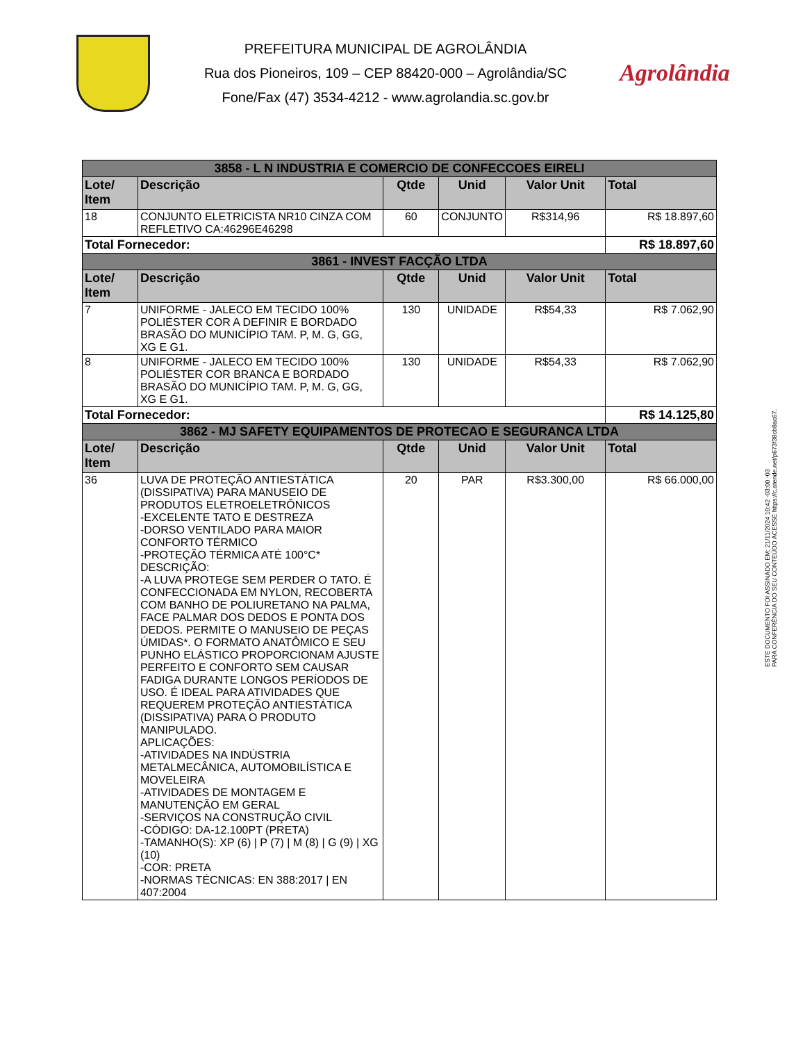PREFEITURA MUNICIPAL DE AGROLÂNDIA
Rua dos Pioneiros, 109 – CEP 88420-000 – Agrolândia/SC
Fone/Fax (47) 3534-4212 - www.agrolandia.sc.gov.br
Agrolândia
| 3858 - L N INDUSTRIA E COMERCIO DE CONFECCOES EIRELI | | | | | |
| --- | --- | --- | --- | --- | --- |
| Lote/ Item | Descrição | Qtde | Unid | Valor Unit | Total |
| 18 | CONJUNTO ELETRICISTA NR10 CINZA COM REFLETIVO CA:46296E46298 | 60 | CONJUNTO | R$314,96 | R$ 18.897,60 |
| Total Fornecedor: | | | | | R$ 18.897,60 |
| 3861 - INVEST FACÇÃO LTDA | | | | | |
| Lote/ Item | Descrição | Qtde | Unid | Valor Unit | Total |
| 7 | UNIFORME - JALECO EM TECIDO 100% POLIÉSTER COR A DEFINIR E BORDADO BRASÃO DO MUNICÍPIO TAM. P, M. G, GG, XG E G1. | 130 | UNIDADE | R$54,33 | R$ 7.062,90 |
| 8 | UNIFORME - JALECO EM TECIDO 100% POLIÉSTER COR BRANCA E BORDADO BRASÃO DO MUNICÍPIO TAM. P, M. G, GG, XG E G1. | 130 | UNIDADE | R$54,33 | R$ 7.062,90 |
| Total Fornecedor: | | | | | R$ 14.125,80 |
| 3862 - MJ SAFETY EQUIPAMENTOS DE PROTECAO E SEGURANCA LTDA | | | | | |
| Lote/ Item | Descrição | Qtde | Unid | Valor Unit | Total |
| 36 | LUVA DE PROTEÇÃO ANTIESTÁTICA (DISSIPATIVA) PARA MANUSEIO DE PRODUTOS ELETROELETRÔNICOS -EXCELENTE TATO E DESTREZA -DORSO VENTILADO PARA MAIOR CONFORTO TÉRMICO -PROTEÇÃO TÉRMICA ATÉ 100°C* DESCRIÇÃO: -A LUVA PROTEGE SEM PERDER O TATO. É CONFECCIONADA EM NYLON, RECOBERTA COM BANHO DE POLIURETANO NA PALMA, FACE PALMAR DOS DEDOS E PONTA DOS DEDOS. PERMITE O MANUSEIO DE PEÇAS ÚMIDAS*. O FORMATO ANATÔMICO E SEU PUNHO ELÁSTICO PROPORCIONAM AJUSTE PERFEITO E CONFORTO SEM CAUSAR FADIGA DURANTE LONGOS PERÍODOS DE USO. É IDEAL PARA ATIVIDADES QUE REQUEREM PROTEÇÃO ANTIESTÁTICA (DISSIPATIVA) PARA O PRODUTO MANIPULADO. APLICAÇÕES: -ATIVIDADES NA INDÚSTRIA METALMECÂNICA, AUTOMOBILÍSTICA E MOVELEIRA -ATIVIDADES DE MONTAGEM E MANUTENÇÃO EM GERAL -SERVIÇOS NA CONSTRUÇÃO CIVIL -CÓDIGO: DA-12.100PT (PRETA) -TAMANHO(S): XP (6) / P (7) / M (8) / G (9) / XG (10) -COR: PRETA -NORMAS TÉCNICAS: EN 388:2017 / EN 407:2004 | 20 | PAR | R$3.300,00 | R$ 66.000,00 |
ESTE DOCUMENTO FOI ASSINADO EM: 21/11/2024 10:42 -03:00 -03
PARA CONFERÊNCIA DO SEU CONTEÚDO ACESSE https://c.atende.net/p673f38cb8ac67.